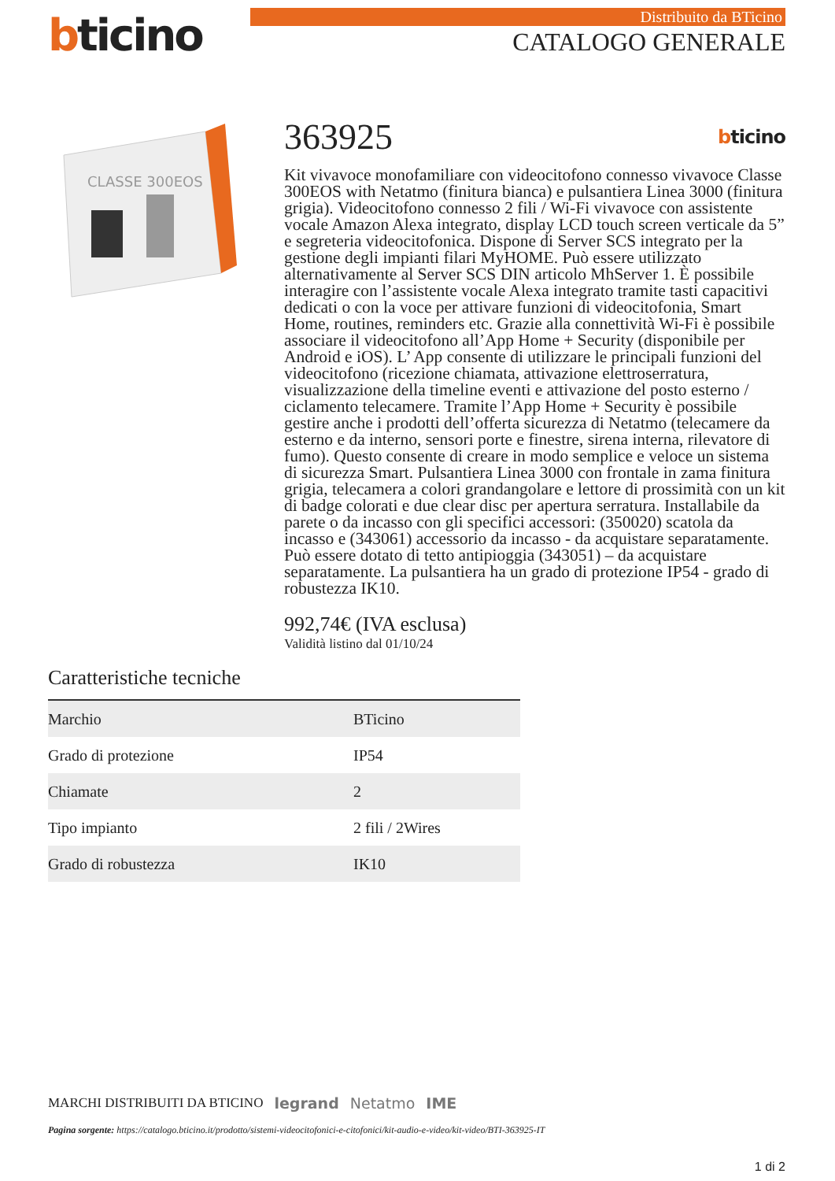bticino
Distribuito da BTicino
CATALOGO GENERALE
CLASSE 300EOS
363925
bticino
Kit vivavoce monofamiliare con videocitofono connesso vivavoce Classe 300EOS with Netatmo (finitura bianca) e pulsantiera Linea 3000 (finitura grigia). Videocitofono connesso 2 fili / Wi-Fi vivavoce con assistente vocale Amazon Alexa integrato, display LCD touch screen verticale da 5” e segreteria videocitofonica. Dispone di Server SCS integrato per la gestione degli impianti filari MyHOME. Può essere utilizzato alternativamente al Server SCS DIN articolo MhServer 1. È possibile interagire con l’assistente vocale Alexa integrato tramite tasti capacitivi dedicati o con la voce per attivare funzioni di videocitofonia, Smart Home, routines, reminders etc. Grazie alla connettività Wi-Fi è possibile associare il videocitofono all’App Home + Security (disponibile per Android e iOS). L’ App consente di utilizzare le principali funzioni del videocitofono (ricezione chiamata, attivazione elettroserratura, visualizzazione della timeline eventi e attivazione del posto esterno / ciclamento telecamere. Tramite l’App Home + Security è possibile gestire anche i prodotti dell’offerta sicurezza di Netatmo (telecamere da esterno e da interno, sensori porte e finestre, sirena interna, rilevatore di fumo). Questo consente di creare in modo semplice e veloce un sistema di sicurezza Smart. Pulsantiera Linea 3000 con frontale in zama finitura grigia, telecamera a colori grandangolare e lettore di prossimità con un kit di badge colorati e due clear disc per apertura serratura. Installabile da parete o da incasso con gli specifici accessori: (350020) scatola da incasso e (343061) accessorio da incasso - da acquistare separatamente. Può essere dotato di tetto antipioggia (343051) – da acquistare separatamente. La pulsantiera ha un grado di protezione IP54 - grado di robustezza IK10.
992,74€ (IVA esclusa)
Validità listino dal 01/10/24
Caratteristiche tecniche
| Marchio | BTicino |
| Grado di protezione | IP54 |
| Chiamate | 2 |
| Tipo impianto | 2 fili / 2Wires |
| Grado di robustezza | IK10 |
MARCHI DISTRIBUITI DA BTICINO legrand Netatmo IME
Pagina sorgente: https://catalogo.bticino.it/prodotto/sistemi-videocitofonici-e-citofonici/kit-audio-e-video/kit-video/BTI-363925-IT
1 di 2